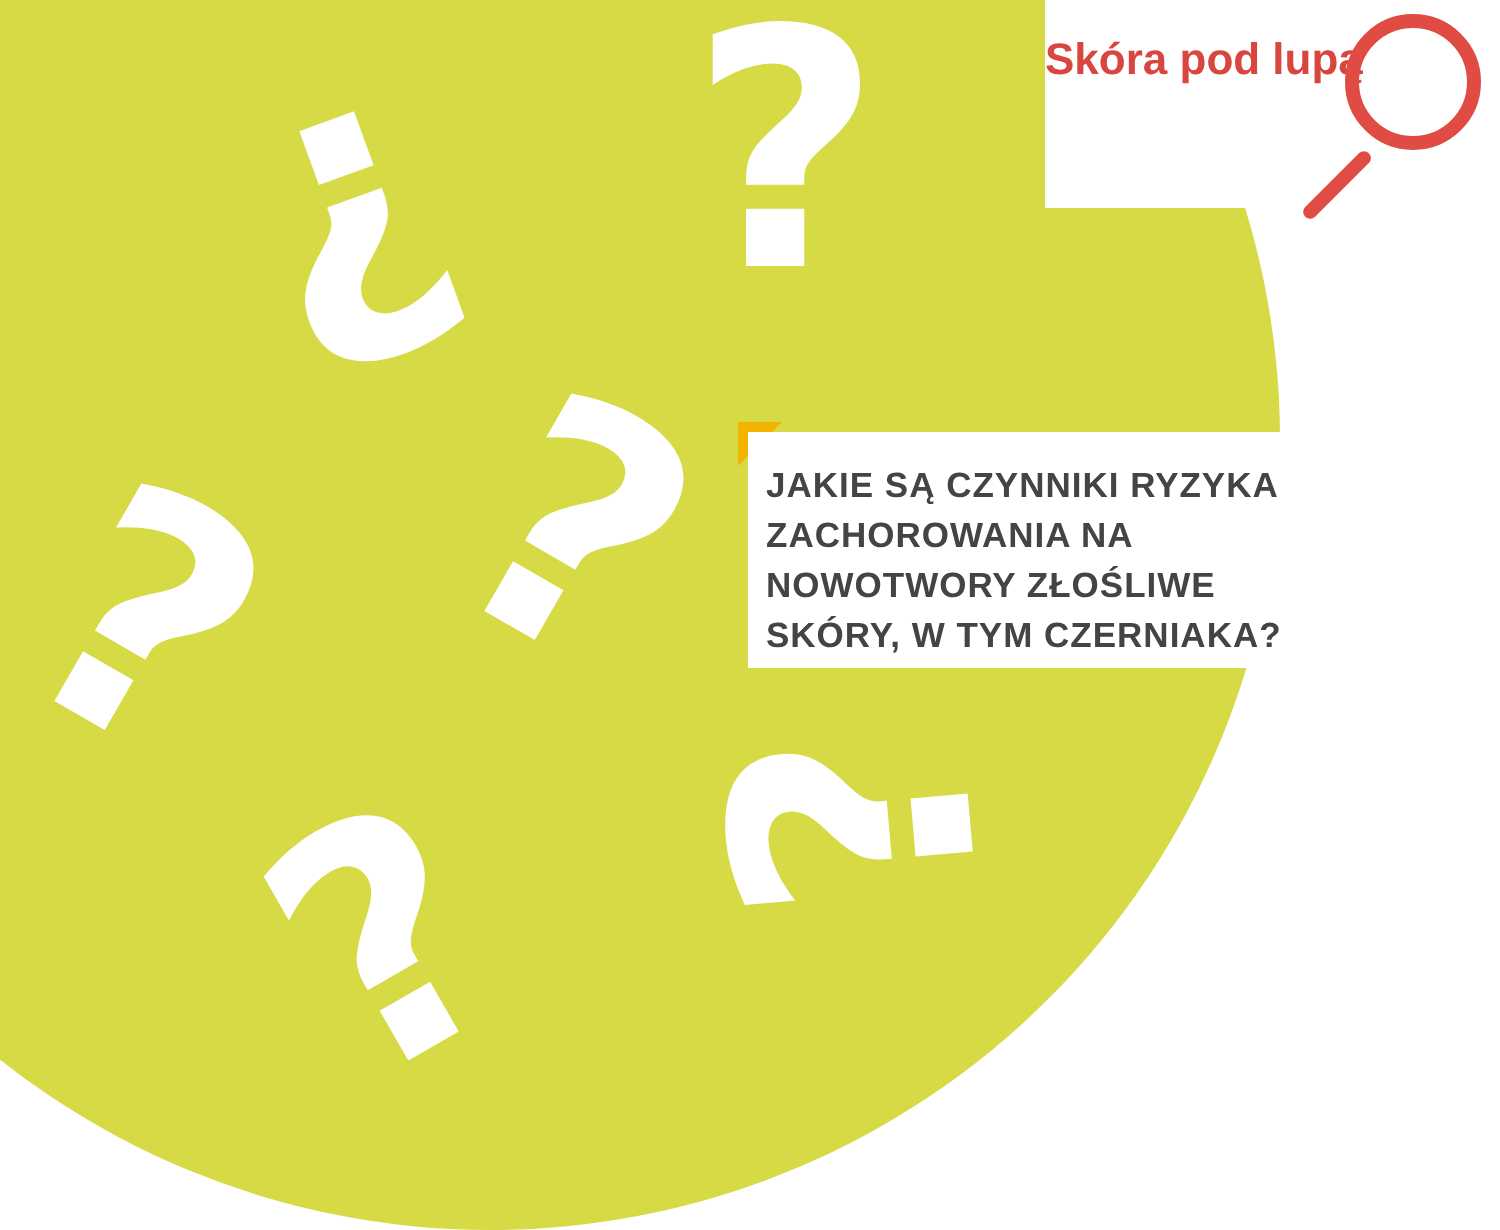?
?
?
?
? ?
Skóra pod lupą
JAKIE SĄ CZYNNIKI RYZYKA ZACHOROWANIA NA NOWOTWORY ZŁOŚLIWE SKÓRY, W TYM CZERNIAKA?